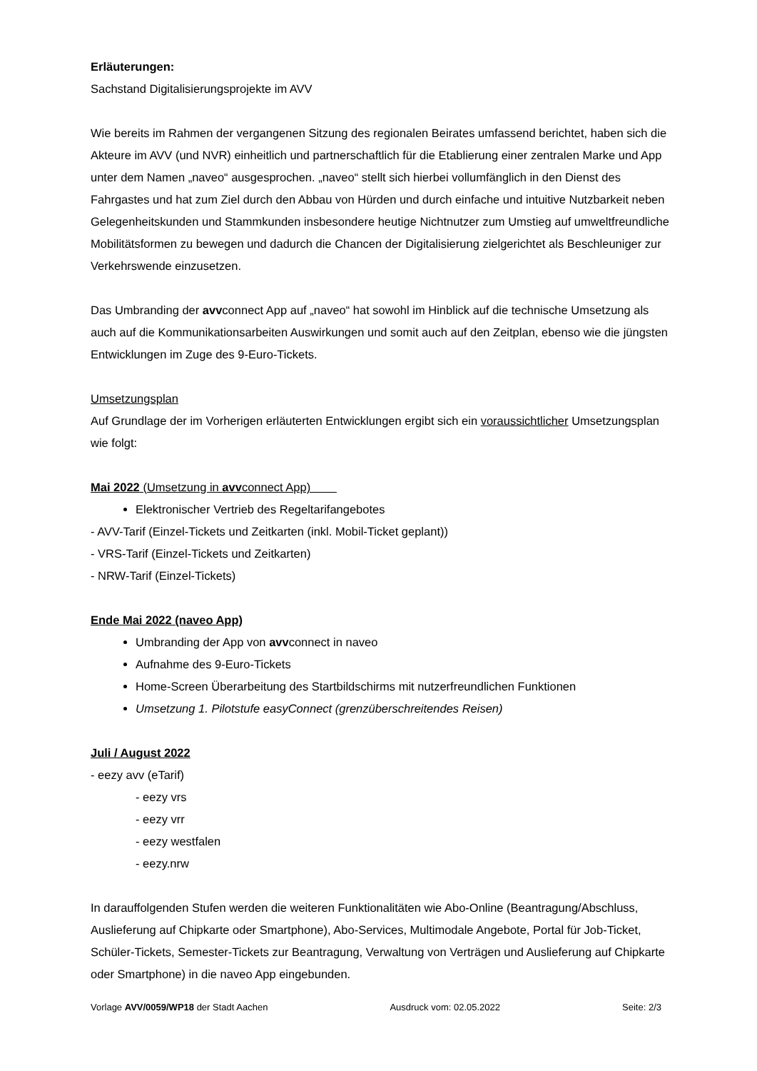Erläuterungen:
Sachstand Digitalisierungsprojekte im AVV
Wie bereits im Rahmen der vergangenen Sitzung des regionalen Beirates umfassend berichtet, haben sich die Akteure im AVV (und NVR) einheitlich und partnerschaftlich für die Etablierung einer zentralen Marke und App unter dem Namen „naveo“ ausgesprochen. „naveo“ stellt sich hierbei vollumfänglich in den Dienst des Fahrgastes und hat zum Ziel durch den Abbau von Hürden und durch einfache und intuitive Nutzbarkeit neben Gelegenheitskunden und Stammkunden insbesondere heutige Nichtnutzer zum Umstieg auf umweltfreundliche Mobilitätsformen zu bewegen und dadurch die Chancen der Digitalisierung zielgerichtet als Beschleuniger zur Verkehrswende einzusetzen.
Das Umbranding der avvconnect App auf „naveo“ hat sowohl im Hinblick auf die technische Umsetzung als auch auf die Kommunikationsarbeiten Auswirkungen und somit auch auf den Zeitplan, ebenso wie die jüngsten Entwicklungen im Zuge des 9-Euro-Tickets.
Umsetzungsplan
Auf Grundlage der im Vorherigen erläuterten Entwicklungen ergibt sich ein voraussichtlicher Umsetzungsplan wie folgt:
Mai 2022 (Umsetzung in avvconnect App)
Elektronischer Vertrieb des Regeltarifangebotes
- AVV-Tarif (Einzel-Tickets und Zeitkarten (inkl. Mobil-Ticket geplant))
- VRS-Tarif (Einzel-Tickets und Zeitkarten)
- NRW-Tarif (Einzel-Tickets)
Ende Mai 2022 (naveo App)
Umbranding der App von avvconnect in naveo
Aufnahme des 9-Euro-Tickets
Home-Screen Überarbeitung des Startbildschirms mit nutzerfreundlichen Funktionen
Umsetzung 1. Pilotstufe easyConnect (grenzüberschreitendes Reisen)
Juli / August 2022
- eezy avv (eTarif)
- eezy vrs
- eezy vrr
- eezy westfalen
- eezy.nrw
In darauffolgenden Stufen werden die weiteren Funktionalitäten wie Abo-Online (Beantragung/Abschluss, Auslieferung auf Chipkarte oder Smartphone), Abo-Services, Multimodale Angebote, Portal für Job-Ticket, Schüler-Tickets, Semester-Tickets zur Beantragung, Verwaltung von Verträgen und Auslieferung auf Chipkarte oder Smartphone) in die naveo App eingebunden.
Vorlage AVV/0059/WP18 der Stadt Aachen Ausdruck vom: 02.05.2022 Seite: 2/3